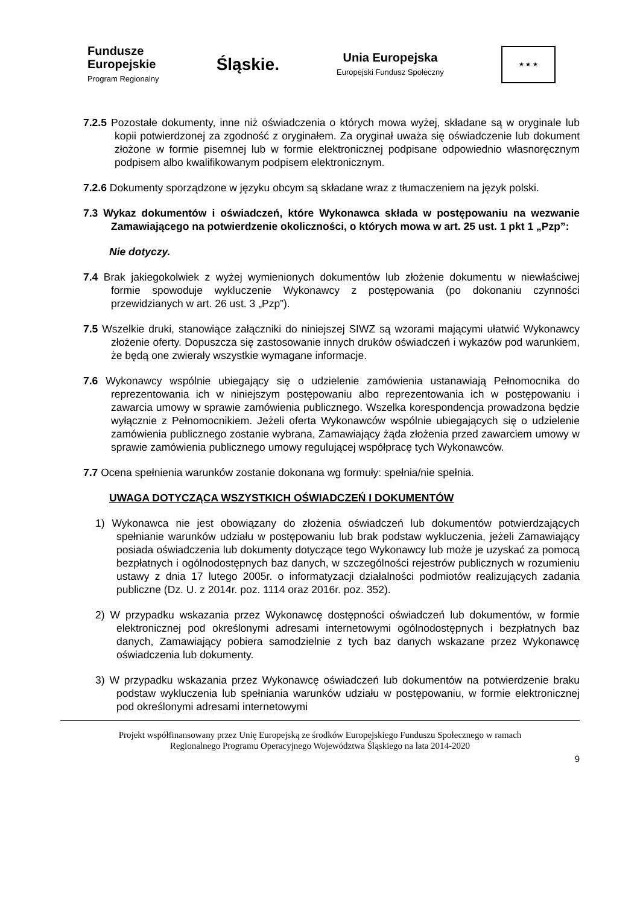Fundusze
Europejskie
Program Regionalny
Śląskie.
Unia Europejska
Europejski Fundusz Społeczny
★ ★ ★
7.2.5 Pozostałe dokumenty, inne niż oświadczenia o których mowa wyżej, składane są w oryginale lub kopii potwierdzonej za zgodność z oryginałem. Za oryginał uważa się oświadczenie lub dokument złożone w formie pisemnej lub w formie elektronicznej podpisane odpowiednio własnoręcznym podpisem albo kwalifikowanym podpisem elektronicznym.
7.2.6 Dokumenty sporządzone w języku obcym są składane wraz z tłumaczeniem na język polski.
7.3 Wykaz dokumentów i oświadczeń, które Wykonawca składa w postępowaniu na wezwanie Zamawiającego na potwierdzenie okoliczności, o których mowa w art. 25 ust. 1 pkt 1 „Pzp”:
Nie dotyczy.
7.4 Brak jakiegokolwiek z wyżej wymienionych dokumentów lub złożenie dokumentu w niewłaściwej formie spowoduje wykluczenie Wykonawcy z postępowania (po dokonaniu czynności przewidzianych w art. 26 ust. 3 „Pzp”).
7.5 Wszelkie druki, stanowiące załączniki do niniejszej SIWZ są wzorami mającymi ułatwić Wykonawcy złożenie oferty. Dopuszcza się zastosowanie innych druków oświadczeń i wykazów pod warunkiem, że będą one zwierały wszystkie wymagane informacje.
7.6 Wykonawcy wspólnie ubiegający się o udzielenie zamówienia ustanawiają Pełnomocnika do reprezentowania ich w niniejszym postępowaniu albo reprezentowania ich w postępowaniu i zawarcia umowy w sprawie zamówienia publicznego. Wszelka korespondencja prowadzona będzie wyłącznie z Pełnomocnikiem. Jeżeli oferta Wykonawców wspólnie ubiegających się o udzielenie zamówienia publicznego zostanie wybrana, Zamawiający żąda złożenia przed zawarciem umowy w sprawie zamówienia publicznego umowy regulującej współpracę tych Wykonawców.
7.7 Ocena spełnienia warunków zostanie dokonana wg formuły: spełnia/nie spełnia.
UWAGA DOTYCZĄCA WSZYSTKICH OŚWIADCZEŃ I DOKUMENTÓW
1) Wykonawca nie jest obowiązany do złożenia oświadczeń lub dokumentów potwierdzających spełnianie warunków udziału w postępowaniu lub brak podstaw wykluczenia, jeżeli Zamawiający posiada oświadczenia lub dokumenty dotyczące tego Wykonawcy lub może je uzyskać za pomocą bezpłatnych i ogólnodostępnych baz danych, w szczególności rejestrów publicznych w rozumieniu ustawy z dnia 17 lutego 2005r. o informatyzacji działalności podmiotów realizujących zadania publiczne (Dz. U. z 2014r. poz. 1114 oraz 2016r. poz. 352).
2) W przypadku wskazania przez Wykonawcę dostępności oświadczeń lub dokumentów, w formie elektronicznej pod określonymi adresami internetowymi ogólnodostępnych i bezpłatnych baz danych, Zamawiający pobiera samodzielnie z tych baz danych wskazane przez Wykonawcę oświadczenia lub dokumenty.
3) W przypadku wskazania przez Wykonawcę oświadczeń lub dokumentów na potwierdzenie braku podstaw wykluczenia lub spełniania warunków udziału w postępowaniu, w formie elektronicznej pod określonymi adresami internetowymi
Projekt współfinansowany przez Unię Europejską ze środków Europejskiego Funduszu Społecznego w ramach
Regionalnego Programu Operacyjnego Województwa Śląskiego na lata 2014-2020
9